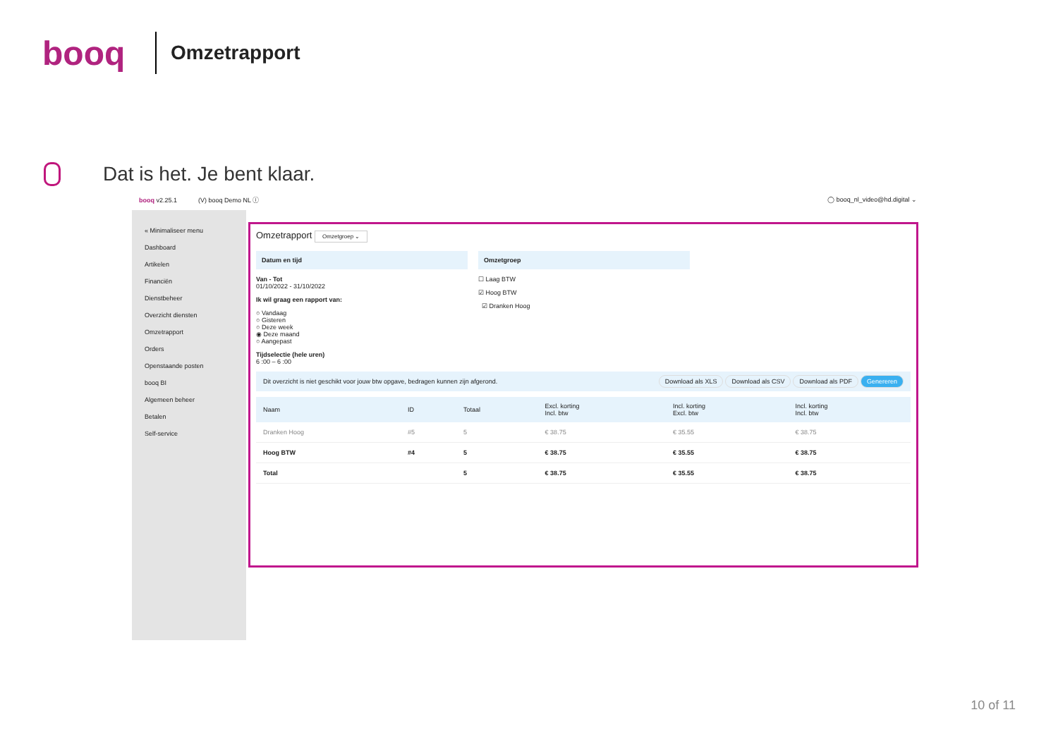booq
Omzetrapport
Dat is het. Je bent klaar.
booq v2.25.1 (V) booq Demo NL ⓘ ◯ booq_nl_video@hd.digital ⌄
« Minimaliseer menu
Dashboard
Artikelen
Financiën
Dienstbeheer
Overzicht diensten
Omzetrapport
Orders
Openstaande posten
booq BI
Algemeen beheer
Betalen
Self-service
Omzetrapport Omzetgroep ⌄
Datum en tijd
Van - Tot
01/10/2022 - 31/10/2022
Ik wil graag een rapport van:
○ Vandaag
○ Gisteren
○ Deze week
◉ Deze maand
○ Aangepast
Tijdselectie (hele uren)
6 :00 – 6 :00
Omzetgroep
☐ Laag BTW
☑ Hoog BTW
☑ Dranken Hoog
Dit overzicht is niet geschikt voor jouw btw opgave, bedragen kunnen zijn afgerond. Download als XLS Download als CSV Download als PDF Genereren
| Naam | ID | Totaal | Excl. korting Incl. btw | Incl. korting Excl. btw | Incl. korting Incl. btw |
| --- | --- | --- | --- | --- | --- |
| Dranken Hoog | #5 | 5 | € 38.75 | € 35.55 | € 38.75 |
| Hoog BTW | #4 | 5 | € 38.75 | € 35.55 | € 38.75 |
| Total | | 5 | € 38.75 | € 35.55 | € 38.75 |
10 of 11